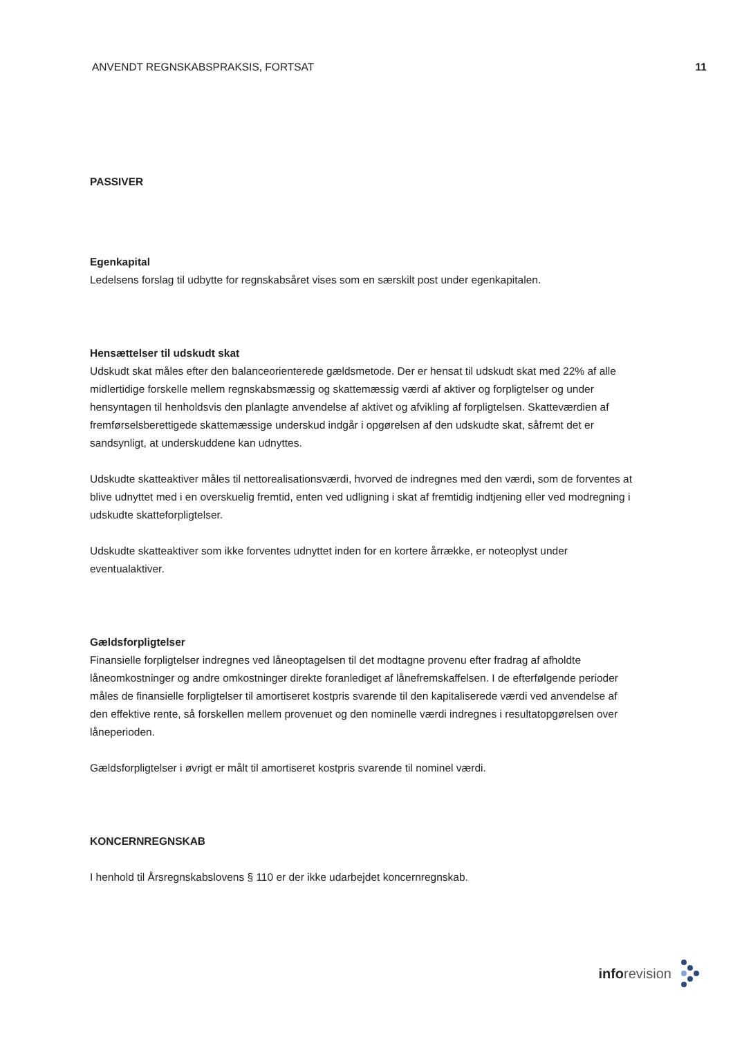ANVENDT REGNSKABSPRAKSIS, FORTSAT
11
PASSIVER
Egenkapital
Ledelsens forslag til udbytte for regnskabsåret vises som en særskilt post under egenkapitalen.
Hensættelser til udskudt skat
Udskudt skat måles efter den balanceorienterede gældsmetode. Der er hensat til udskudt skat med 22% af alle midlertidige forskelle mellem regnskabsmæssig og skattemæssig værdi af aktiver og forpligtelser og under hensyntagen til henholdsvis den planlagte anvendelse af aktivet og afvikling af forpligtelsen. Skatteværdien af fremførselsberettigede skattemæssige underskud indgår i opgørelsen af den udskudte skat, såfremt det er sandsynligt, at underskuddene kan udnyttes.
Udskudte skatteaktiver måles til nettorealisationsværdi, hvorved de indregnes med den værdi, som de forventes at blive udnyttet med i en overskuelig fremtid, enten ved udligning i skat af fremtidig indtjening eller ved modregning i udskudte skatteforpligtelser.
Udskudte skatteaktiver som ikke forventes udnyttet inden for en kortere årrække, er noteoplyst under eventualaktiver.
Gældsforpligtelser
Finansielle forpligtelser indregnes ved låneoptagelsen til det modtagne provenu efter fradrag af afholdte låneomkostninger og andre omkostninger direkte foranlediget af lånefremskaffelsen. I de efterfølgende perioder måles de finansielle forpligtelser til amortiseret kostpris svarende til den kapitaliserede værdi ved anvendelse af den effektive rente, så forskellen mellem provenuet og den nominelle værdi indregnes i resultatopgørelsen over låneperioden.
Gældsforpligtelser i øvrigt er målt til amortiseret kostpris svarende til nominel værdi.
KONCERNREGNSKAB
I henhold til Årsregnskabslovens § 110 er der ikke udarbejdet koncernregnskab.
info revision